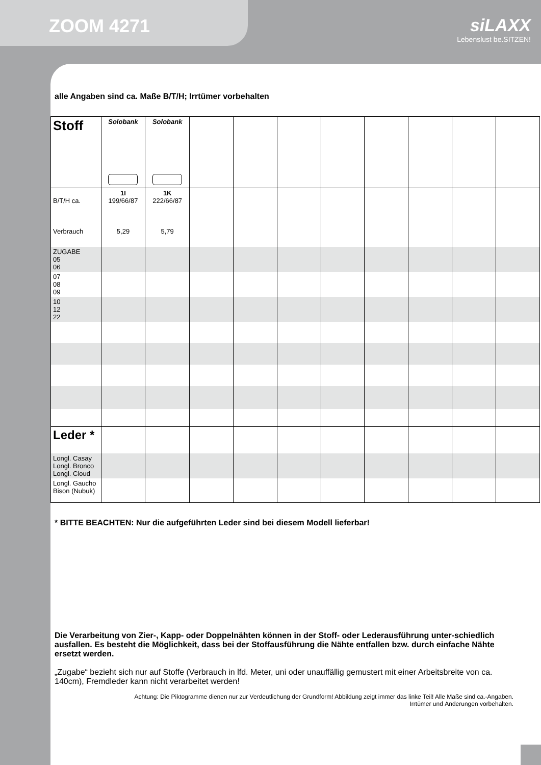ZOOM 4271
siLAXX
Lebenslust be.SITZEN!
alle Angaben sind ca. Maße B/T/H; Irrtümer vorbehalten
| Stoff | Solobank | Solobank | | | | | | | | |
| B/T/H ca. Verbrauch | 1I 199/66/87 5,29 | 1K 222/66/87 5,79 | | | | | | | | |
| ZUGABE 05 06 | | | | | | | | | | |
| 07 08 09 | | | | | | | | | | |
| 10 12 22 | | | | | | | | | | |
| Leder * | | | | | | | | | | |
| Longl. Casay Longl. Bronco Longl. Cloud | | | | | | | | | | |
| Longl. Gaucho Bison (Nubuk) | | | | | | | | | | |
* BITTE BEACHTEN: Nur die aufgeführten Leder sind bei diesem Modell lieferbar!
Die Verarbeitung von Zier-, Kapp- oder Doppelnähten können in der Stoff- oder Lederausführung unter-schiedlich ausfallen. Es besteht die Möglichkeit, dass bei der Stoffausführung die Nähte entfallen bzw. durch einfache Nähte ersetzt werden.
„Zugabe“ bezieht sich nur auf Stoffe (Verbrauch in lfd. Meter, uni oder unauffällig gemustert mit einer Arbeitsbreite von ca. 140cm), Fremdleder kann nicht verarbeitet werden!
Achtung: Die Piktogramme dienen nur zur Verdeutlichung der Grundform! Abbildung zeigt immer das linke Teil! Alle Maße sind ca.-Angaben.
Irrtümer und Änderungen vorbehalten.